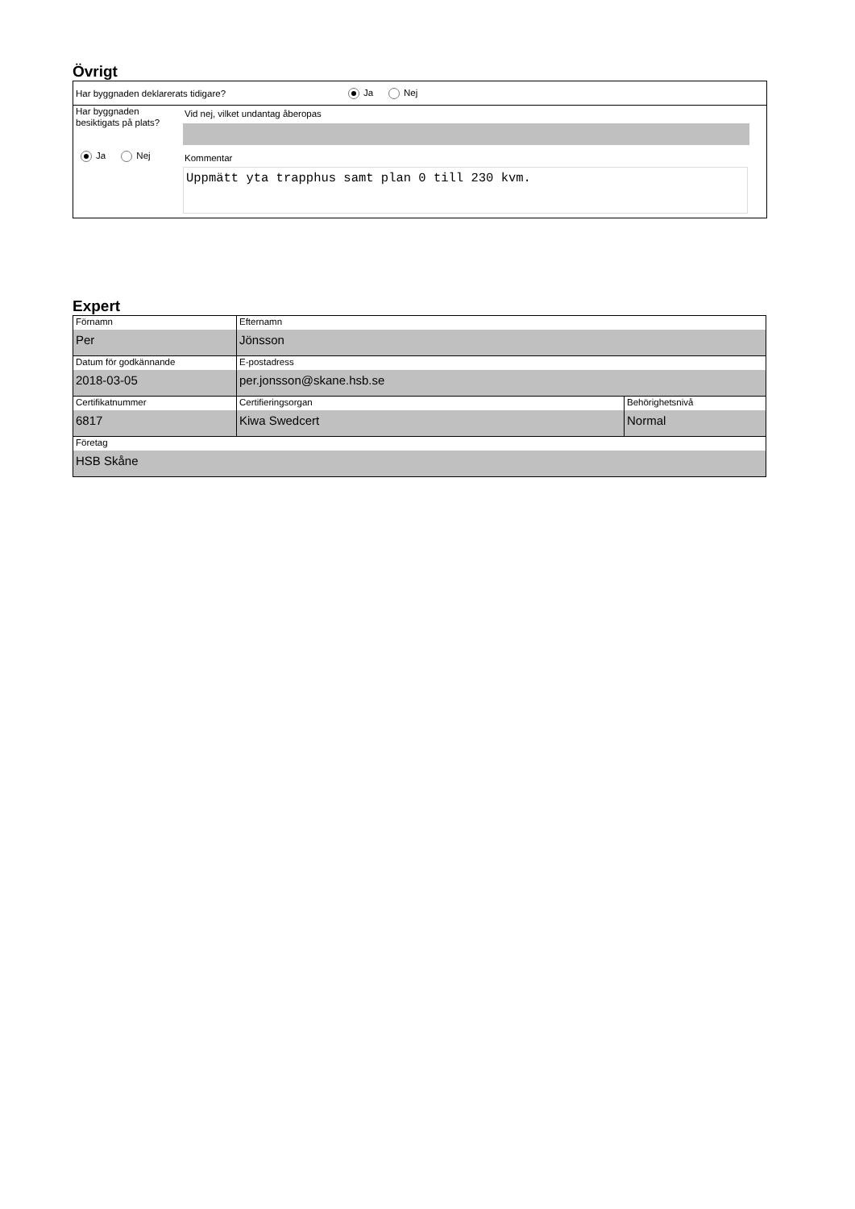Övrigt
Har byggnaden deklarerats tidigare? Ja Nej
Har byggnaden
besiktigats på plats?
Ja Nej
Vid nej, vilket undantag åberopas
Kommentar
Uppmätt yta trapphus samt plan 0 till 230 kvm.
Expert
| Förnamn Per | Efternamn Jönsson | |
| Datum för godkännande 2018-03-05 | E-postadress per.jonsson@skane.hsb.se | |
| Certifikatnummer 6817 | Certifieringsorgan Kiwa Swedcert | Behörighetsnivå Normal |
| Företag HSB Skåne | | |